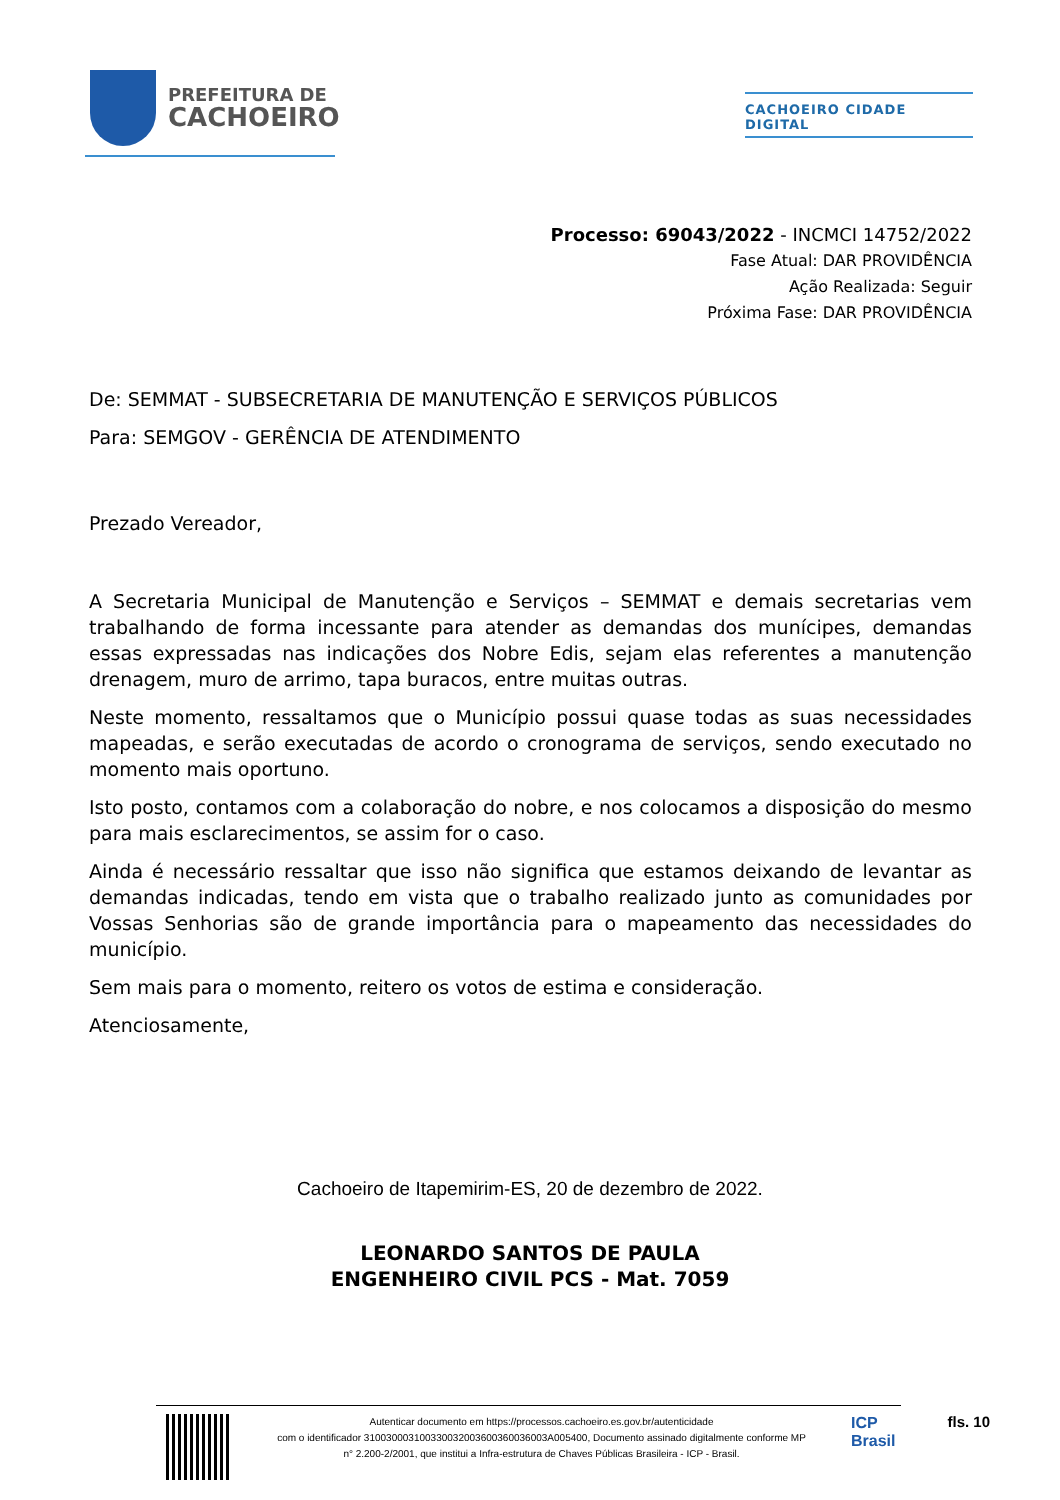PREFEITURA DE
CACHOEIRO
CACHOEIRO CIDADE DIGITAL
Processo: 69043/2022 - INCMCI 14752/2022
Fase Atual: DAR PROVIDÊNCIA
Ação Realizada: Seguir
Próxima Fase: DAR PROVIDÊNCIA
De: SEMMAT - SUBSECRETARIA DE MANUTENÇÃO E SERVIÇOS PÚBLICOS
Para: SEMGOV - GERÊNCIA DE ATENDIMENTO
Prezado Vereador,
A Secretaria Municipal de Manutenção e Serviços – SEMMAT e demais secretarias vem trabalhando de forma incessante para atender as demandas dos munícipes, demandas essas expressadas nas indicações dos Nobre Edis, sejam elas referentes a manutenção drenagem, muro de arrimo, tapa buracos, entre muitas outras.
Neste momento, ressaltamos que o Município possui quase todas as suas necessidades mapeadas, e serão executadas de acordo o cronograma de serviços, sendo executado no momento mais oportuno.
Isto posto, contamos com a colaboração do nobre, e nos colocamos a disposição do mesmo para mais esclarecimentos, se assim for o caso.
Ainda é necessário ressaltar que isso não significa que estamos deixando de levantar as demandas indicadas, tendo em vista que o trabalho realizado junto as comunidades por Vossas Senhorias são de grande importância para o mapeamento das necessidades do município.
Sem mais para o momento, reitero os votos de estima e consideração.
Atenciosamente,
Cachoeiro de Itapemirim-ES, 20 de dezembro de 2022.
LEONARDO SANTOS DE PAULA
ENGENHEIRO CIVIL PCS - Mat. 7059
Autenticar documento em https://processos.cachoeiro.es.gov.br/autenticidade
com o identificador 310030003100330032003600360036003A005400, Documento assinado digitalmente conforme MP
n° 2.200-2/2001, que institui a Infra-estrutura de Chaves Públicas Brasileira - ICP - Brasil.
ICP
Brasil
fls. 10